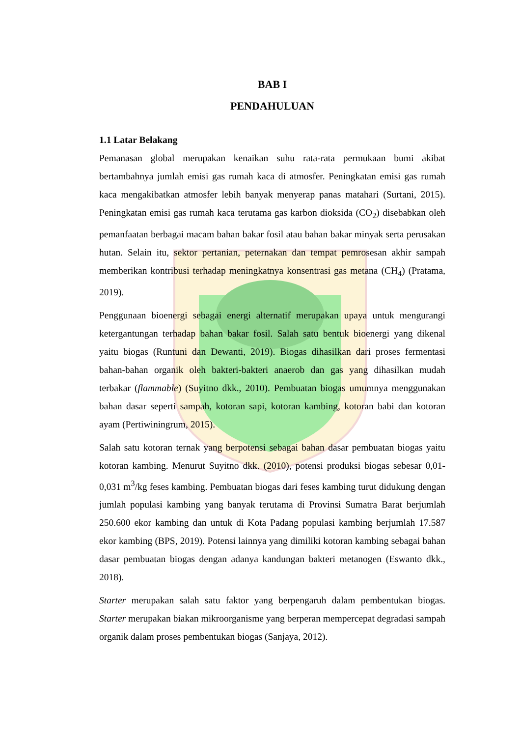BAB I
PENDAHULUAN
1.1 Latar Belakang
Pemanasan global merupakan kenaikan suhu rata-rata permukaan bumi akibat bertambahnya jumlah emisi gas rumah kaca di atmosfer. Peningkatan emisi gas rumah kaca mengakibatkan atmosfer lebih banyak menyerap panas matahari (Surtani, 2015). Peningkatan emisi gas rumah kaca terutama gas karbon dioksida (CO<sub>2</sub>) disebabkan oleh pemanfaatan berbagai macam bahan bakar fosil atau bahan bakar minyak serta perusakan hutan. Selain itu, sektor pertanian, peternakan dan tempat pemrosesan akhir sampah memberikan kontribusi terhadap meningkatnya konsentrasi gas metana (CH<sub>4</sub>) (Pratama, 2019).
Penggunaan bioenergi sebagai energi alternatif merupakan upaya untuk mengurangi ketergantungan terhadap bahan bakar fosil. Salah satu bentuk bioenergi yang dikenal yaitu biogas (Runtuni dan Dewanti, 2019). Biogas dihasilkan dari proses fermentasi bahan-bahan organik oleh bakteri-bakteri anaerob dan gas yang dihasilkan mudah terbakar (flammable) (Suyitno dkk., 2010). Pembuatan biogas umumnya menggunakan bahan dasar seperti sampah, kotoran sapi, kotoran kambing, kotoran babi dan kotoran ayam (Pertiwiningrum, 2015).
Salah satu kotoran ternak yang berpotensi sebagai bahan dasar pembuatan biogas yaitu kotoran kambing. Menurut Suyitno dkk. (2010), potensi produksi biogas sebesar 0,01-0,031 m<sup>3</sup>/kg feses kambing. Pembuatan biogas dari feses kambing turut didukung dengan jumlah populasi kambing yang banyak terutama di Provinsi Sumatra Barat berjumlah 250.600 ekor kambing dan untuk di Kota Padang populasi kambing berjumlah 17.587 ekor kambing (BPS, 2019). Potensi lainnya yang dimiliki kotoran kambing sebagai bahan dasar pembuatan biogas dengan adanya kandungan bakteri metanogen (Eswanto dkk., 2018).
Starter merupakan salah satu faktor yang berpengaruh dalam pembentukan biogas. Starter merupakan biakan mikroorganisme yang berperan mempercepat degradasi sampah organik dalam proses pembentukan biogas (Sanjaya, 2012).